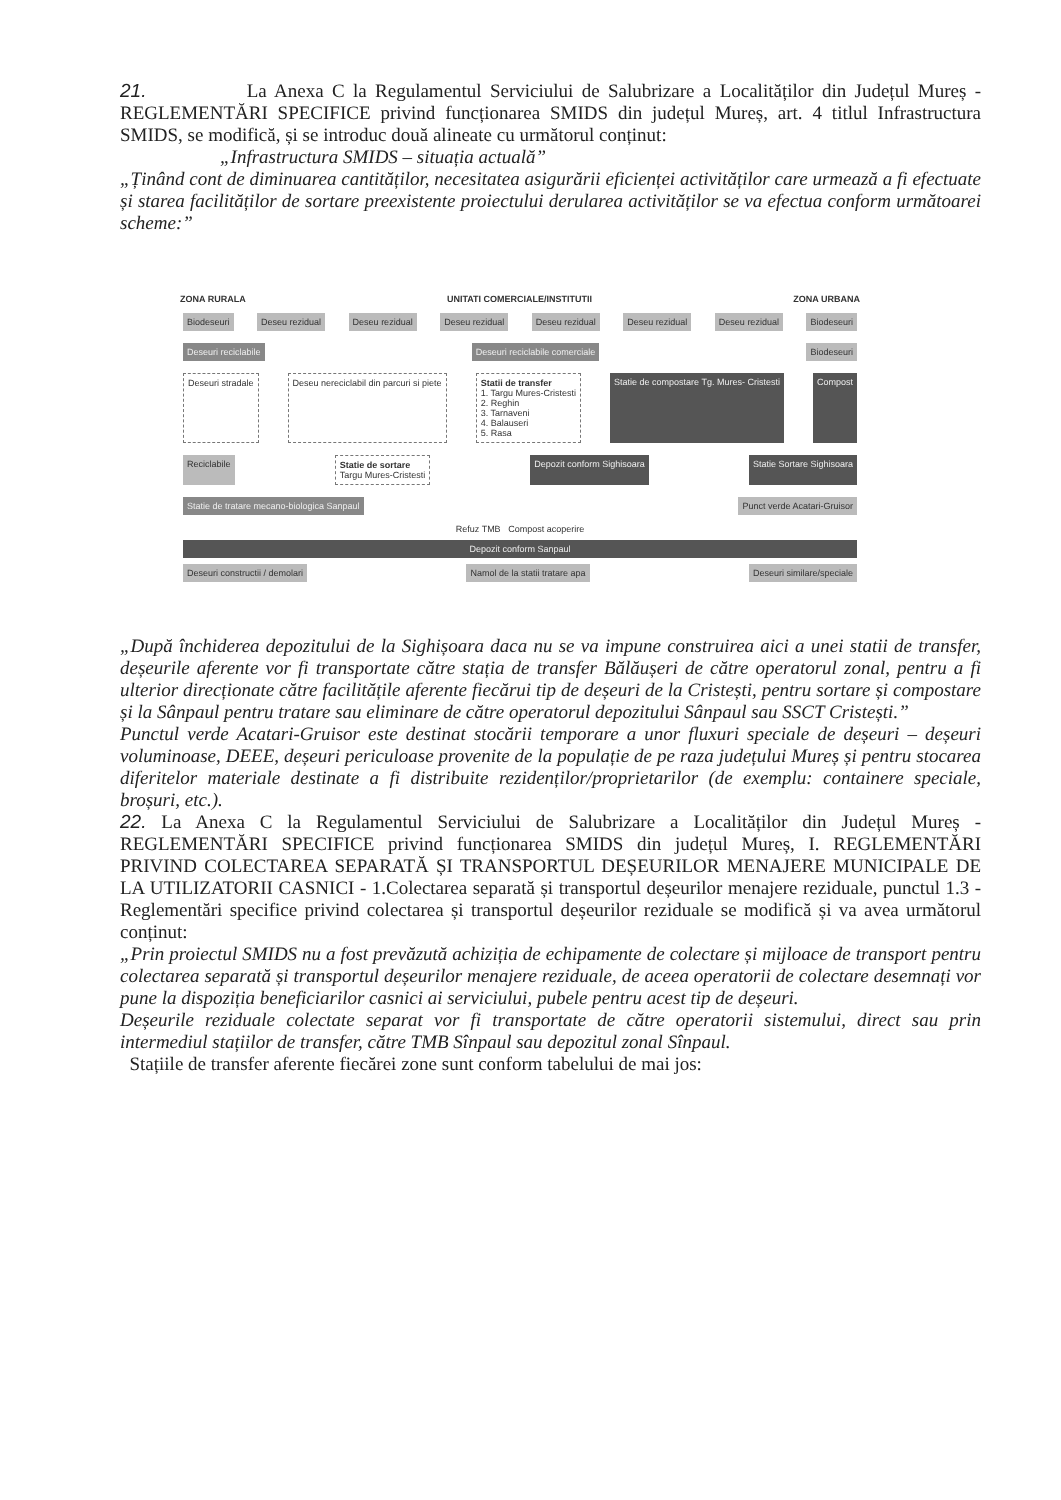21. La Anexa C la Regulamentul Serviciului de Salubrizare a Localităților din Județul Mureș - REGLEMENTĂRI SPECIFICE privind funcționarea SMIDS din județul Mureș, art. 4 titlul Infrastructura SMIDS, se modifică, și se introduc două alineate cu următorul conținut:
„Infrastructura SMIDS – situația actuală”
„Ținând cont de diminuarea cantităților, necesitatea asigurării eficienței activităților care urmează a fi efectuate și starea facilităților de sortare preexistente proiectului derularea activităților se va efectua conform următoarei scheme:”
ZONA RURALA UNITATI COMERCIALE/INSTITUTII ZONA URBANA
Biodeseuri Deseu rezidual Deseu rezidual Deseu rezidual Deseu rezidual Deseu rezidual Deseu rezidual Biodeseuri
Deseuri reciclabile Deseuri reciclabile comerciale Biodeseuri
Deseuri stradale Deseu nereciclabil din parcuri si piete
Statii de transfer
1. Targu Mures-Cristesti
2. Reghin
3. Tarnaveni
4. Balauseri
5. Rasa
Statie de compostare Tg. Mures- Cristesti
Compost
Reciclabile Statie de sortare
Targu Mures-Cristesti
Depozit conform Sighisoara Statie Sortare Sighisoara
Statie de tratare mecano-biologica Sanpaul
Punct verde Acatari-Gruisor
Refuz TMB Compost acoperire
Depozit conform Sanpaul
Deseuri constructii / demolari Namol de la statii tratare apa Deseuri similare/speciale
„După închiderea depozitului de la Sighișoara daca nu se va impune construirea aici a unei statii de transfer, deșeurile aferente vor fi transportate către stația de transfer Bălăușeri de către operatorul zonal, pentru a fi ulterior direcționate către facilitățile aferente fiecărui tip de deșeuri de la Cristești, pentru sortare și compostare și la Sânpaul pentru tratare sau eliminare de către operatorul depozitului Sânpaul sau SSCT Cristești.”
Punctul verde Acatari-Gruisor este destinat stocării temporare a unor fluxuri speciale de deșeuri – deșeuri voluminoase, DEEE, deșeuri periculoase provenite de la populație de pe raza județului Mureș și pentru stocarea diferitelor materiale destinate a fi distribuite rezidenților/proprietarilor (de exemplu: containere speciale, broșuri, etc.).
22. La Anexa C la Regulamentul Serviciului de Salubrizare a Localităților din Județul Mureș - REGLEMENTĂRI SPECIFICE privind funcționarea SMIDS din județul Mureș, I. REGLEMENTĂRI PRIVIND COLECTAREA SEPARATĂ ȘI TRANSPORTUL DEȘEURILOR MENAJERE MUNICIPALE DE LA UTILIZATORII CASNICI - 1.Colectarea separată și transportul deșeurilor menajere reziduale, punctul 1.3 - Reglementări specifice privind colectarea și transportul deșeurilor reziduale se modifică și va avea următorul conținut:
„Prin proiectul SMIDS nu a fost prevăzută achiziția de echipamente de colectare și mijloace de transport pentru colectarea separată și transportul deșeurilor menajere reziduale, de aceea operatorii de colectare desemnați vor pune la dispoziția beneficiarilor casnici ai serviciului, pubele pentru acest tip de deșeuri.
Deșeurile reziduale colectate separat vor fi transportate de către operatorii sistemului, direct sau prin intermediul stațiilor de transfer, către TMB Sînpaul sau depozitul zonal Sînpaul.
Stațiile de transfer aferente fiecărei zone sunt conform tabelului de mai jos: